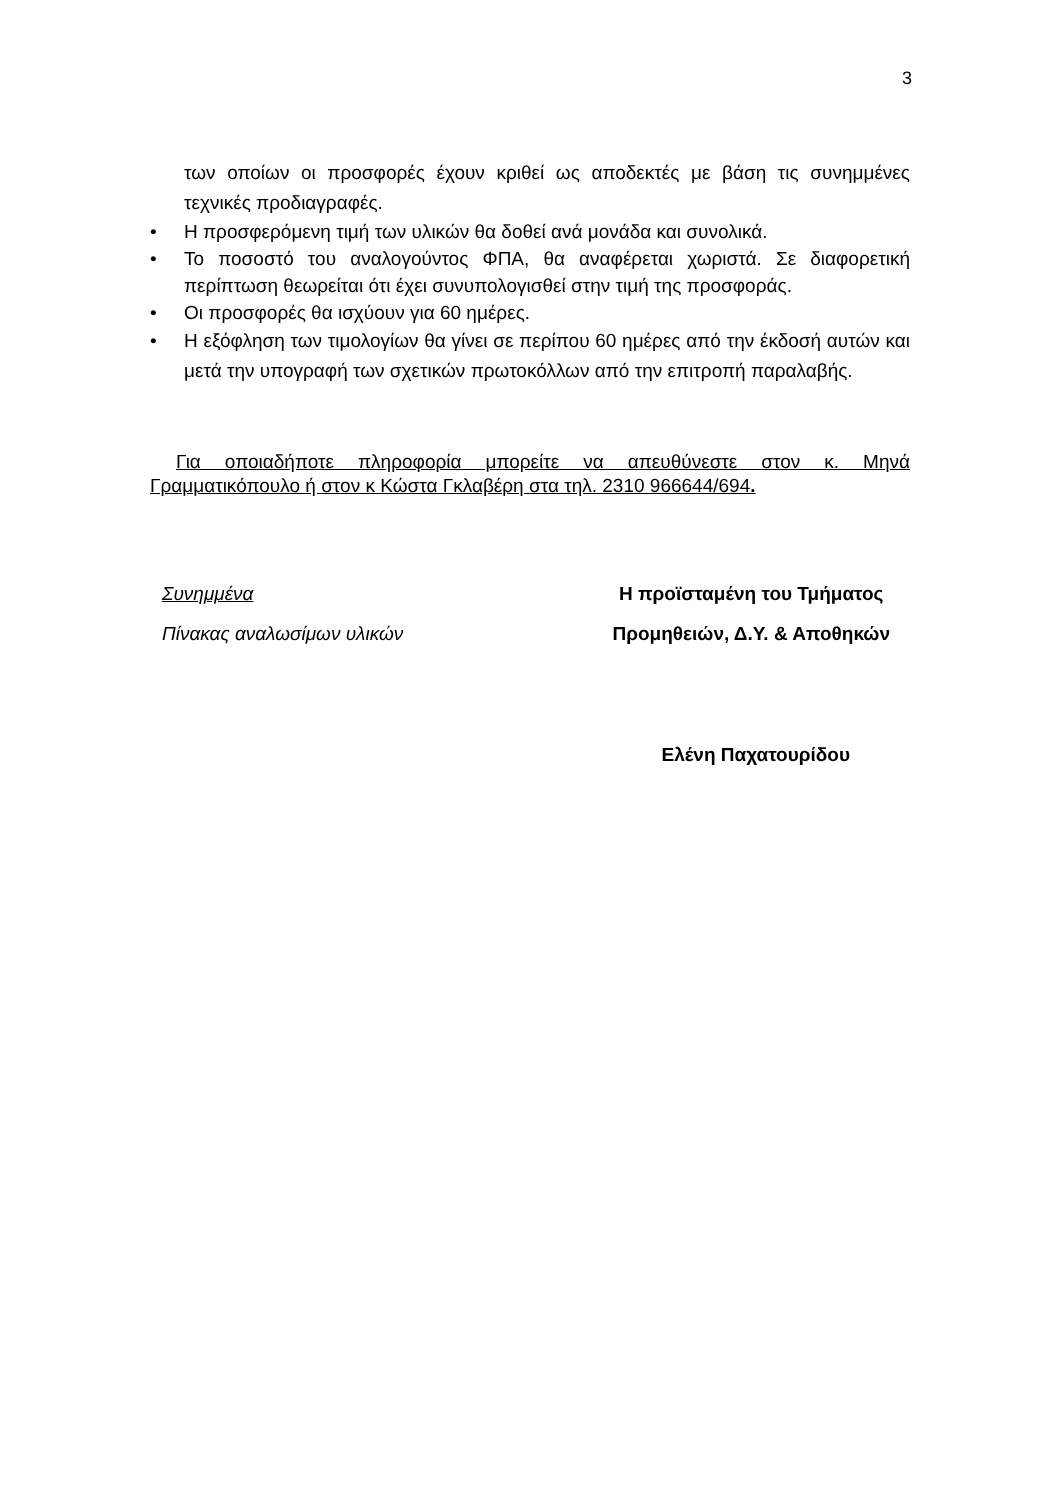3
των οποίων οι προσφορές έχουν κριθεί ως αποδεκτές με βάση τις συνημμένες τεχνικές προδιαγραφές.
• Η προσφερόμενη τιμή των υλικών θα δοθεί ανά μονάδα και συνολικά.
• Το ποσοστό του αναλογούντος ΦΠΑ, θα αναφέρεται χωριστά. Σε διαφορετική περίπτωση θεωρείται ότι έχει συνυπολογισθεί στην τιμή της προσφοράς.
• Οι προσφορές θα ισχύουν για 60 ημέρες.
• Η εξόφληση των τιμολογίων θα γίνει σε περίπου 60 ημέρες από την έκδοσή αυτών και μετά την υπογραφή των σχετικών πρωτοκόλλων από την επιτροπή παραλαβής.
Για οποιαδήποτε πληροφορία μπορείτε να απευθύνεστε στον κ. Μηνά Γραμματικόπουλο ή στον κ Κώστα Γκλαβέρη στα τηλ. 2310 966644/694.
Συνημμένα
Πίνακας αναλωσίμων υλικών
Η προϊσταμένη του Τμήματος
Προμηθειών, Δ.Υ. & Αποθηκών
Ελένη Παχατουρίδου